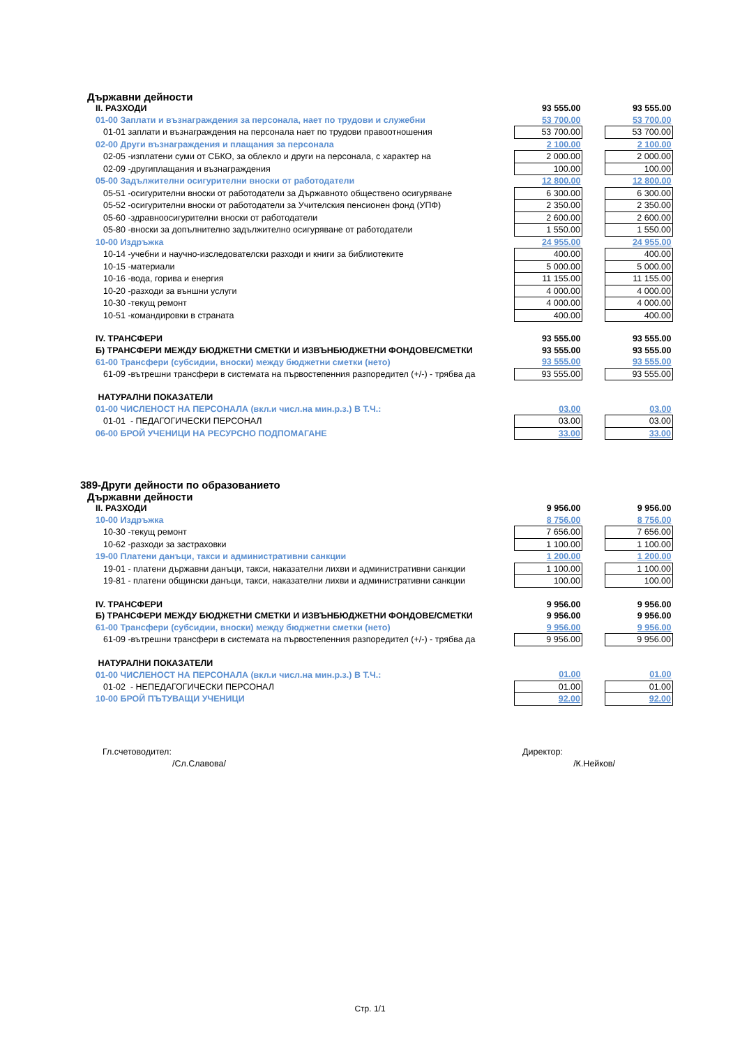Държавни дейности
| II. РАЗХОДИ | 93 555.00 | | 93 555.00 |
| 01-00 Заплати и възнаграждения за персонала, нает по трудови и служебни | 53 700.00 | | 53 700.00 |
| 01-01 заплати и възнаграждения на персонала нает по трудови правоотношения | 53 700.00 | | 53 700.00 |
| 02-00 Други възнаграждения и плащания за персонала | 2 100.00 | | 2 100.00 |
| 02-05 -изплатени суми от СБКО, за облекло и други на персонала, с характер на | 2 000.00 | | 2 000.00 |
| 02-09 -другиплащания и възнаграждения | 100.00 | | 100.00 |
| 05-00 Задължителни осигурителни вноски от работодатели | 12 800.00 | | 12 800.00 |
| 05-51 -осигурителни вноски от работодатели за Държавното обществено осигуряване | 6 300.00 | | 6 300.00 |
| 05-52 -осигурителни вноски от работодатели за Учителския пенсионен фонд (УПФ) | 2 350.00 | | 2 350.00 |
| 05-60 -здравноосигурителни вноски от работодатели | 2 600.00 | | 2 600.00 |
| 05-80 -вноски за допълнително задължително осигуряване от работодатели | 1 550.00 | | 1 550.00 |
| 10-00 Издръжка | 24 955.00 | | 24 955.00 |
| 10-14 -учебни и научно-изследователски разходи и книги за библиотеките | 400.00 | | 400.00 |
| 10-15 -материали | 5 000.00 | | 5 000.00 |
| 10-16 -вода, горива и енергия | 11 155.00 | | 11 155.00 |
| 10-20 -разходи за външни услуги | 4 000.00 | | 4 000.00 |
| 10-30 -текущ ремонт | 4 000.00 | | 4 000.00 |
| 10-51 -командировки в страната | 400.00 | | 400.00 |
| IV. ТРАНСФЕРИ | 93 555.00 | | 93 555.00 |
| Б) ТРАНСФЕРИ МЕЖДУ БЮДЖЕТНИ СМЕТКИ И ИЗВЪНБЮДЖЕТНИ ФОНДОВЕ/СМЕТКИ | 93 555.00 | | 93 555.00 |
| 61-00 Трансфери (субсидии, вноски) между бюджетни сметки (нето) | 93 555.00 | | 93 555.00 |
| 61-09 -вътрешни трансфери в системата на първостепенния разпоредител (+/-) - трябва да | 93 555.00 | | 93 555.00 |
| НАТУРАЛНИ ПОКАЗАТЕЛИ | | | |
| 01-00 ЧИСЛЕНОСТ НА ПЕРСОНАЛА (вкл.и числ.на мин.р.з.) В Т.Ч.: | 03.00 | | 03.00 |
| 01-01 - ПЕДАГОГИЧЕСКИ ПЕРСОНАЛ | 03.00 | | 03.00 |
| 06-00 БРОЙ УЧЕНИЦИ НА РЕСУРСНО ПОДПОМАГАНЕ | 33.00 | | 33.00 |
389-Други дейности по образованието
Държавни дейности
| II. РАЗХОДИ | 9 956.00 | | 9 956.00 |
| 10-00 Издръжка | 8 756.00 | | 8 756.00 |
| 10-30 -текущ ремонт | 7 656.00 | | 7 656.00 |
| 10-62 -разходи за застраховки | 1 100.00 | | 1 100.00 |
| 19-00 Платени данъци, такси и административни санкции | 1 200.00 | | 1 200.00 |
| 19-01 - платени държавни данъци, такси, наказателни лихви и административни санкции | 1 100.00 | | 1 100.00 |
| 19-81 - платени общински данъци, такси, наказателни лихви и административни санкции | 100.00 | | 100.00 |
| IV. ТРАНСФЕРИ | 9 956.00 | | 9 956.00 |
| Б) ТРАНСФЕРИ МЕЖДУ БЮДЖЕТНИ СМЕТКИ И ИЗВЪНБЮДЖЕТНИ ФОНДОВЕ/СМЕТКИ | 9 956.00 | | 9 956.00 |
| 61-00 Трансфери (субсидии, вноски) между бюджетни сметки (нето) | 9 956.00 | | 9 956.00 |
| 61-09 -вътрешни трансфери в системата на първостепенния разпоредител (+/-) - трябва да | 9 956.00 | | 9 956.00 |
| НАТУРАЛНИ ПОКАЗАТЕЛИ | | | |
| 01-00 ЧИСЛЕНОСТ НА ПЕРСОНАЛА (вкл.и числ.на мин.р.з.) В Т.Ч.: | 01.00 | | 01.00 |
| 01-02 - НЕПЕДАГОГИЧЕСКИ ПЕРСОНАЛ | 01.00 | | 01.00 |
| 10-00 БРОЙ ПЪТУВАЩИ УЧЕНИЦИ | 92.00 | | 92.00 |
Гл.счетоводител: Директор:
/Сл.Славова/ /К.Нейков/
Стр. 1/1